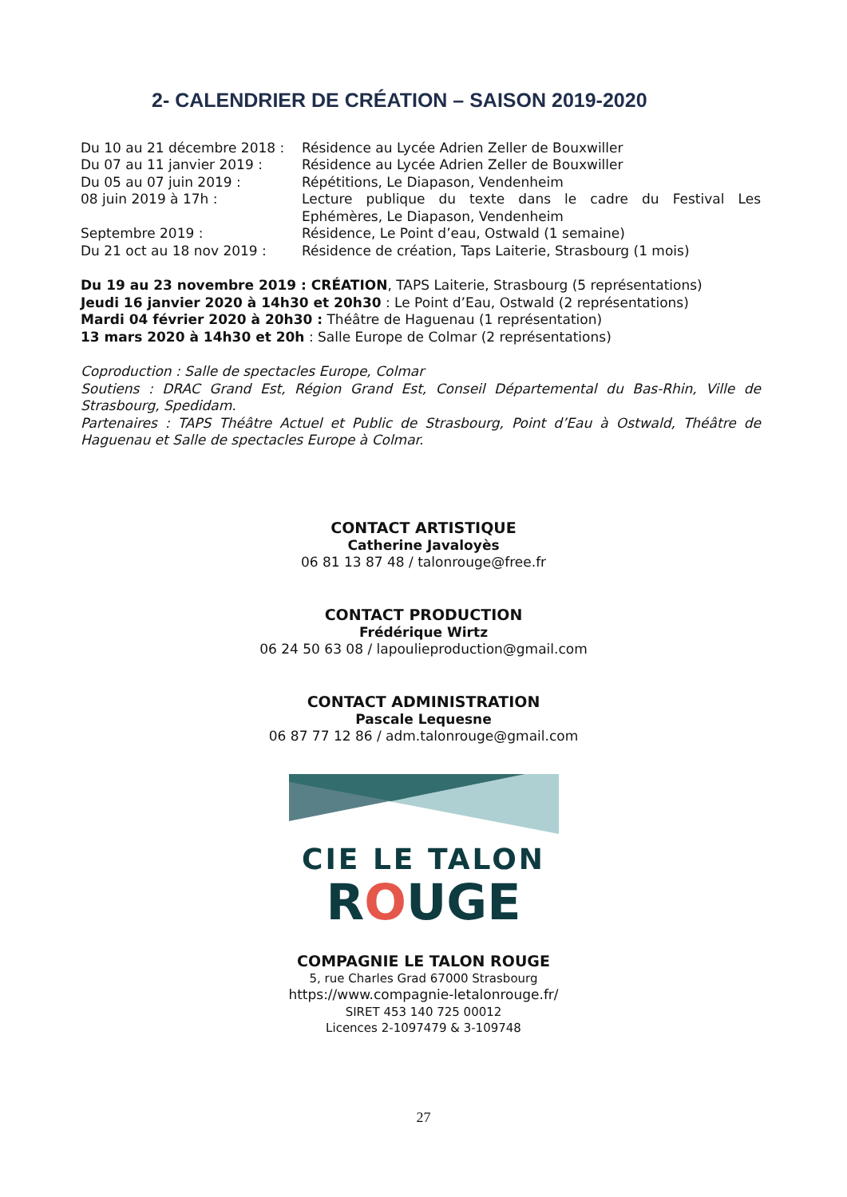2- CALENDRIER DE CRÉATION – SAISON 2019-2020
Du 10 au 21 décembre 2018 : Résidence au Lycée Adrien Zeller de Bouxwiller
Du 07 au 11 janvier 2019 : Résidence au Lycée Adrien Zeller de Bouxwiller
Du 05 au 07 juin 2019 : Répétitions, Le Diapason, Vendenheim
08 juin 2019 à 17h : Lecture publique du texte dans le cadre du Festival Les Ephémères, Le Diapason, Vendenheim
Septembre 2019 : Résidence, Le Point d’eau, Ostwald (1 semaine)
Du 21 oct au 18 nov 2019 : Résidence de création, Taps Laiterie, Strasbourg (1 mois)
Du 19 au 23 novembre 2019 : CRÉATION, TAPS Laiterie, Strasbourg (5 représentations)
Jeudi 16 janvier 2020 à 14h30 et 20h30 : Le Point d’Eau, Ostwald (2 représentations)
Mardi 04 février 2020 à 20h30 : Théâtre de Haguenau (1 représentation)
13 mars 2020 à 14h30 et 20h : Salle Europe de Colmar (2 représentations)
Coproduction : Salle de spectacles Europe, Colmar
Soutiens : DRAC Grand Est, Région Grand Est, Conseil Départemental du Bas-Rhin, Ville de Strasbourg, Spedidam.
Partenaires : TAPS Théâtre Actuel et Public de Strasbourg, Point d’Eau à Ostwald, Théâtre de Haguenau et Salle de spectacles Europe à Colmar.
CONTACT ARTISTIQUE
Catherine Javaloyès
06 81 13 87 48 / talonrouge@free.fr
CONTACT PRODUCTION
Frédérique Wirtz
06 24 50 63 08 / lapoulieproduction@gmail.com
CONTACT ADMINISTRATION
Pascale Lequesne
06 87 77 12 86 / adm.talonrouge@gmail.com
CIE LE TALON
ROUGE
COMPAGNIE LE TALON ROUGE
5, rue Charles Grad 67000 Strasbourg
https://www.compagnie-letalonrouge.fr/
SIRET 453 140 725 00012
Licences 2-1097479 & 3-109748
27